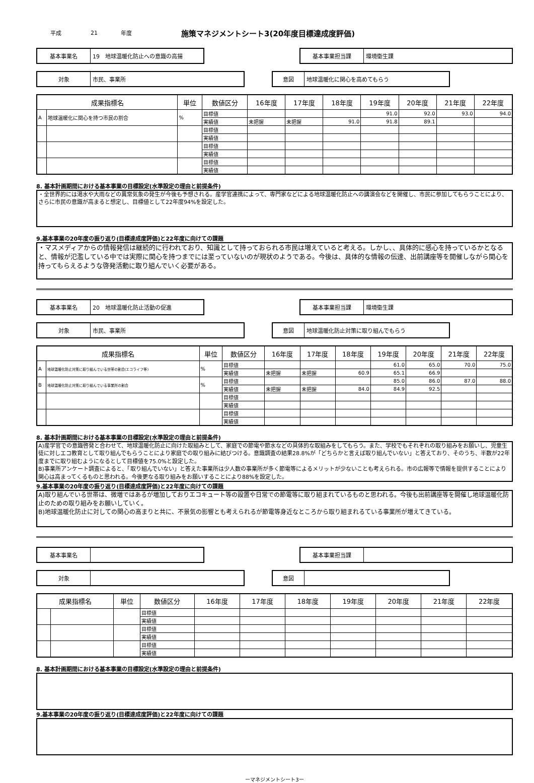平成 21 年度 施策マネジメントシート3(20年度目標達成度評価)
基本事業名
19　地球温暖化防止への意識の高揚
基本事業担当課
環境衛生課
対象
市民、事業所
意図
地球温暖化に関心を高めてもらう
| 成果指標名 | | 単位 | 数値区分 | 16年度 | 17年度 | 18年度 | 19年度 | 20年度 | 21年度 | 22年度 |
| --- | --- | --- | --- | --- | --- | --- | --- | --- | --- | --- |
| A | 地球温暖化に関心を持つ市民の割合 | % | 目標値 | | | | 91.0 | 92.0 | 93.0 | 94.0 |
| | | | 実績値 | 未把握 | 未把握 | 91.0 | 91.8 | 89.1 | | |
| | | | 目標値 | | | | | | | |
| | | | 実績値 | | | | | | | |
| | | | 目標値 | | | | | | | |
| | | | 実績値 | | | | | | | |
| | | | 目標値 | | | | | | | |
| | | | 実績値 | | | | | | | |
8. 基本計画期間における基本事業の目標設定(水準設定の理由と前提条件)
・全世界的には渇水や大雨などの異常気象の発生が今後も予想される。産学官連携によって、専門家などによる地球温暖化防止への講演会などを開催し、市民に参加してもらうことにより、さらに市民の意識が高まると想定し、目標値として22年度94%を設定した。
9.基本事業の20年度の振り返り(目標達成度評価)と22年度に向けての課題
・マスメディアからの情報発信は継続的に行われており、知識として持っておられる市民は増えていると考える。しかし、、具体的に感心を持っているかとなると、情報が氾濫している中では実際に関心を持つまでには至っていないのが現状のようである。今後は、具体的な情報の伝達、出前講座等を開催しながら関心を持ってもらえるような啓発活動に取り組んでいく必要がある。
基本事業名
20　地球温暖化防止活動の促進
基本事業担当課
環境衛生課
対象
市民、事業所
意図
地球温暖化防止対策に取り組んでもらう
| 成果指標名 | | 単位 | 数値区分 | 16年度 | 17年度 | 18年度 | 19年度 | 20年度 | 21年度 | 22年度 |
| --- | --- | --- | --- | --- | --- | --- | --- | --- | --- | --- |
| A | 地球温暖化防止対策に取り組んでいる世帯の割合(エコライフ等) | % | 目標値 | | | | 61.0 | 65.0 | 70.0 | 75.0 |
| | | | 実績値 | 未把握 | 未把握 | 60.9 | 65.1 | 66.9 | | |
| B | 地球温暖化防止対策に取り組んでいる事業所の割合 | % | 目標値 | | | | 85.0 | 86.0 | 87.0 | 88.0 |
| | | | 実績値 | 未把握 | 未把握 | 84.0 | 84.9 | 92.5 | | |
| | | | 目標値 | | | | | | | |
| | | | 実績値 | | | | | | | |
| | | | 目標値 | | | | | | | |
| | | | 実績値 | | | | | | | |
8. 基本計画期間における基本事業の目標設定(水準設定の理由と前提条件)
A)産学官での意識啓発と合わせて、地球温暖化防止に向けた取組みとして、家庭での節電や節水などの具体的な取組みをしてもらう。また、学校でもそれぞれの取り組みをお願いし、児童生徒に対しエコ教育として取り組んでもらうことにより家庭での取り組みに結びつける。意識調査の結果28.8%が「どちらかと言えば取り組んでいない」と答えており、そのうち、半数が22年度までに取り組むようになるとして目標値を75.0%と設定した。
B)事業所アンケート調査によると、「取り組んでいない」と答えた事業所は少人数の事業所が多く節電等によるメリットが少ないことも考えられる。市の広報等で情報を提供することにより関心は高まってくるものと思われる。今後更なる取り組みをお願いすることにより88%を設定した。
9.基本事業の20年度の振り返り(目標達成度評価)と22年度に向けての課題
A)取り組んでいる世帯は、微増ではあるが増加しておりエコキュート等の設置や日常での節電等に取り組まれているものと思われる。今後も出前講座等を開催し地球温暖化防止のための取り組みをお願いしていく。
B)地球温暖化防止に対しての関心の高まりと共に、不景気の影響とも考えられるが節電等身近なところから取り組まれるている事業所が増えてきている。
基本事業名 基本事業担当課
対象 意図
| 成果指標名 | | 単位 | 数値区分 | 16年度 | 17年度 | 18年度 | 19年度 | 20年度 | 21年度 | 22年度 |
| --- | --- | --- | --- | --- | --- | --- | --- | --- | --- | --- |
| | | | 目標値 | | | | | | | |
| | | | 実績値 | | | | | | | |
| | | | 目標値 | | | | | | | |
| | | | 実績値 | | | | | | | |
| | | | 目標値 | | | | | | | |
| | | | 実績値 | | | | | | | |
8. 基本計画期間における基本事業の目標設定(水準設定の理由と前提条件)
9.基本事業の20年度の振り返り(目標達成度評価)と22年度に向けての課題
ーマネジメントシート3ー